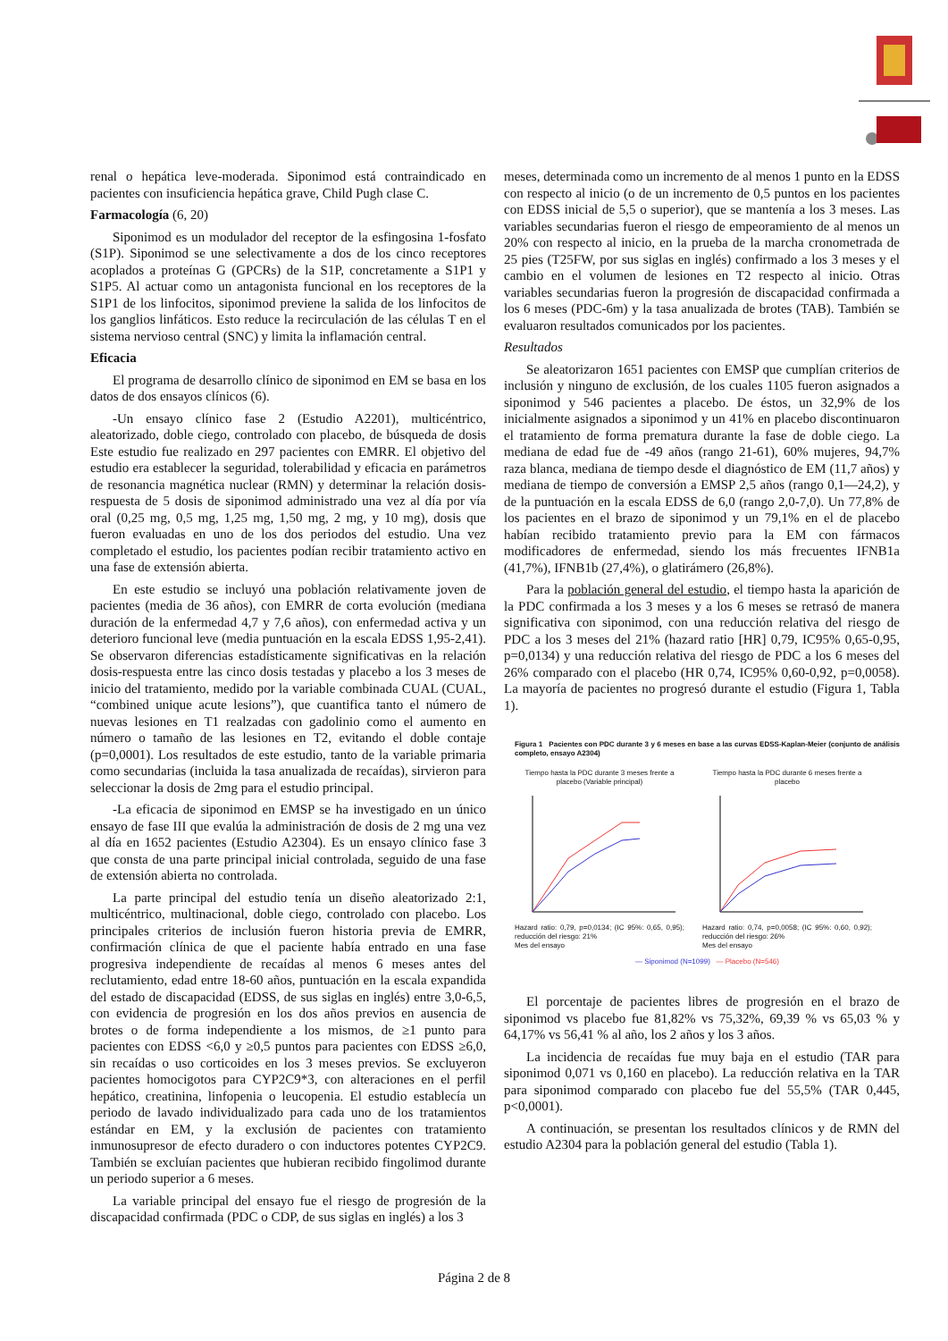renal o hepática leve-moderada. Siponimod está contraindicado en pacientes con insuficiencia hepática grave, Child Pugh clase C.
Farmacología (6, 20)
Siponimod es un modulador del receptor de la esfingosina 1-fosfato (S1P). Siponimod se une selectivamente a dos de los cinco receptores acoplados a proteínas G (GPCRs) de la S1P, concretamente a S1P1 y S1P5. Al actuar como un antagonista funcional en los receptores de la S1P1 de los linfocitos, siponimod previene la salida de los linfocitos de los ganglios linfáticos. Esto reduce la recirculación de las células T en el sistema nervioso central (SNC) y limita la inflamación central.
Eficacia
El programa de desarrollo clínico de siponimod en EM se basa en los datos de dos ensayos clínicos (6).
-Un ensayo clínico fase 2 (Estudio A2201), multicéntrico, aleatorizado, doble ciego, controlado con placebo, de búsqueda de dosis Este estudio fue realizado en 297 pacientes con EMRR. El objetivo del estudio era establecer la seguridad, tolerabilidad y eficacia en parámetros de resonancia magnética nuclear (RMN) y determinar la relación dosis-respuesta de 5 dosis de siponimod administrado una vez al día por vía oral (0,25 mg, 0,5 mg, 1,25 mg, 1,50 mg, 2 mg, y 10 mg), dosis que fueron evaluadas en uno de los dos periodos del estudio. Una vez completado el estudio, los pacientes podían recibir tratamiento activo en una fase de extensión abierta.
En este estudio se incluyó una población relativamente joven de pacientes (media de 36 años), con EMRR de corta evolución (mediana duración de la enfermedad 4,7 y 7,6 años), con enfermedad activa y un deterioro funcional leve (media puntuación en la escala EDSS 1,95-2,41). Se observaron diferencias estadísticamente significativas en la relación dosis-respuesta entre las cinco dosis testadas y placebo a los 3 meses de inicio del tratamiento, medido por la variable combinada CUAL (CUAL, “combined unique acute lesions”), que cuantifica tanto el número de nuevas lesiones en T1 realzadas con gadolinio como el aumento en número o tamaño de las lesiones en T2, evitando el doble contaje (p=0,0001). Los resultados de este estudio, tanto de la variable primaria como secundarias (incluida la tasa anualizada de recaídas), sirvieron para seleccionar la dosis de 2mg para el estudio principal.
-La eficacia de siponimod en EMSP se ha investigado en un único ensayo de fase III que evalúa la administración de dosis de 2 mg una vez al día en 1652 pacientes (Estudio A2304). Es un ensayo clínico fase 3 que consta de una parte principal inicial controlada, seguido de una fase de extensión abierta no controlada.
La parte principal del estudio tenía un diseño aleatorizado 2:1, multicéntrico, multinacional, doble ciego, controlado con placebo. Los principales criterios de inclusión fueron historia previa de EMRR, confirmación clínica de que el paciente había entrado en una fase progresiva independiente de recaídas al menos 6 meses antes del reclutamiento, edad entre 18-60 años, puntuación en la escala expandida del estado de discapacidad (EDSS, de sus siglas en inglés) entre 3,0-6,5, con evidencia de progresión en los dos años previos en ausencia de brotes o de forma independiente a los mismos, de ≥1 punto para pacientes con EDSS <6,0 y ≥0,5 puntos para pacientes con EDSS ≥6,0, sin recaídas o uso corticoides en los 3 meses previos. Se excluyeron pacientes homocigotos para CYP2C9*3, con alteraciones en el perfil hepático, creatinina, linfopenia o leucopenia. El estudio establecía un periodo de lavado individualizado para cada uno de los tratamientos estándar en EM, y la exclusión de pacientes con tratamiento inmunosupresor de efecto duradero o con inductores potentes CYP2C9. También se excluían pacientes que hubieran recibido fingolimod durante un periodo superior a 6 meses.
La variable principal del ensayo fue el riesgo de progresión de la discapacidad confirmada (PDC o CDP, de sus siglas en inglés) a los 3
meses, determinada como un incremento de al menos 1 punto en la EDSS con respecto al inicio (o de un incremento de 0,5 puntos en los pacientes con EDSS inicial de 5,5 o superior), que se mantenía a los 3 meses. Las variables secundarias fueron el riesgo de empeoramiento de al menos un 20% con respecto al inicio, en la prueba de la marcha cronometrada de 25 pies (T25FW, por sus siglas en inglés) confirmado a los 3 meses y el cambio en el volumen de lesiones en T2 respecto al inicio. Otras variables secundarias fueron la progresión de discapacidad confirmada a los 6 meses (PDC-6m) y la tasa anualizada de brotes (TAB). También se evaluaron resultados comunicados por los pacientes.
Resultados
Se aleatorizaron 1651 pacientes con EMSP que cumplían criterios de inclusión y ninguno de exclusión, de los cuales 1105 fueron asignados a siponimod y 546 pacientes a placebo. De éstos, un 32,9% de los inicialmente asignados a siponimod y un 41% en placebo discontinuaron el tratamiento de forma prematura durante la fase de doble ciego. La mediana de edad fue de -49 años (rango 21-61), 60% mujeres, 94,7% raza blanca, mediana de tiempo desde el diagnóstico de EM (11,7 años) y mediana de tiempo de conversión a EMSP 2,5 años (rango 0,1—24,2), y de la puntuación en la escala EDSS de 6,0 (rango 2,0-7,0). Un 77,8% de los pacientes en el brazo de siponimod y un 79,1% en el de placebo habían recibido tratamiento previo para la EM con fármacos modificadores de enfermedad, siendo los más frecuentes IFNB1a (41,7%), IFNB1b (27,4%), o glatirámero (26,8%).
Para la población general del estudio, el tiempo hasta la aparición de la PDC confirmada a los 3 meses y a los 6 meses se retrasó de manera significativa con siponimod, con una reducción relativa del riesgo de PDC a los 3 meses del 21% (hazard ratio [HR] 0,79, IC95% 0,65-0,95, p=0,0134) y una reducción relativa del riesgo de PDC a los 6 meses del 26% comparado con el placebo (HR 0,74, IC95% 0,60-0,92, p=0,0058). La mayoría de pacientes no progresó durante el estudio (Figura 1, Tabla 1).
Figura 1 Pacientes con PDC durante 3 y 6 meses en base a las curvas EDSS-Kaplan-Meier (conjunto de análisis completo, ensayo A2304)
Tiempo hasta la PDC durante 3 meses frente a placebo (Variable principal)
Hazard ratio: 0,79, p=0,0134; (IC 95%: 0,65, 0,95); reducción del riesgo: 21%
Mes del ensayo
Tiempo hasta la PDC durante 6 meses frente a placebo
Hazard ratio: 0,74, p=0,0058; (IC 95%: 0,60, 0,92); reducción del riesgo: 26%
Mes del ensayo
— Siponimod (N=1099) — Placebo (N=546)
El porcentaje de pacientes libres de progresión en el brazo de siponimod vs placebo fue 81,82% vs 75,32%, 69,39 % vs 65,03 % y 64,17% vs 56,41 % al año, los 2 años y los 3 años.
La incidencia de recaídas fue muy baja en el estudio (TAR para siponimod 0,071 vs 0,160 en placebo). La reducción relativa en la TAR para siponimod comparado con placebo fue del 55,5% (TAR 0,445, p<0,0001).
A continuación, se presentan los resultados clínicos y de RMN del estudio A2304 para la población general del estudio (Tabla 1).
Página 2 de 8